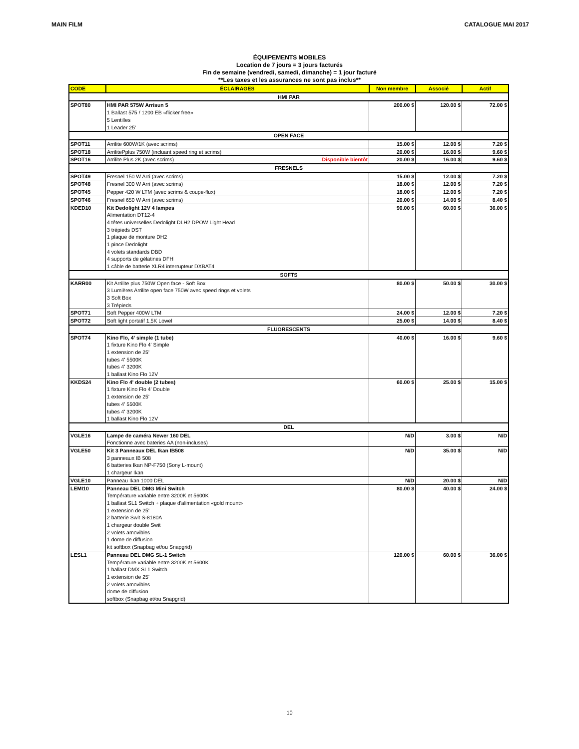MAIN FILM CATALOGUE MAI 2017
ÉQUIPEMENTS MOBILES
Location de 7 jours = 3 jours facturés
Fin de semaine (vendredi, samedi, dimanche) = 1 jour facturé
**Les taxes et les assurances ne sont pas inclus**
| CODE | ÉCLAIRAGES | Non membre | Associé | Actif |
| --- | --- | --- | --- | --- |
| HMI PAR | | | | |
| SPOT80 | HMI PAR 575W Arrisun 5 1 Ballast 575 / 1200 EB «flicker free» 5 Lentilles 1 Leader 25' | 200.00 $ | 120.00 $ | 72.00 $ |
| OPEN FACE | | | | |
| SPOT11 | Arrilite 600W/1K (avec scrims) | 15.00 $ | 12.00 $ | 7.20 $ |
| SPOT18 | ArrilitePplus 750W (incluant speed ring et scrims) | 20.00 $ | 16.00 $ | 9.60 $ |
| SPOT16 | Arrilite Plus 2K (avec scrims) Disponible bientôt | 20.00 $ | 16.00 $ | 9.60 $ |
| FRESNELS | | | | |
| SPOT49 | Fresnel 150 W Arri (avec scrims) | 15.00 $ | 12.00 $ | 7.20 $ |
| SPOT48 | Fresnel 300 W Arri (avec scrims) | 18.00 $ | 12.00 $ | 7.20 $ |
| SPOT45 | Pepper 420 W LTM (avec scrims & coupe-flux) | 18.00 $ | 12.00 $ | 7.20 $ |
| SPOT46 | Fresnel 650 W Arri (avec scrims) | 20.00 $ | 14.00 $ | 8.40 $ |
| KDED10 | Kit Dedolight 12V 4 lampes Alimentation DT12-4 4 têtes universelles Dedolight DLH2 DPOW Light Head 3 trépieds DST 1 plaque de monture DH2 1 pince Dedolight 4 volets standards DBD 4 supports de gélatines DFH 1 câble de batterie XLR4 interrupteur DXBAT4 | 90.00 $ | 60.00 $ | 36.00 $ |
| SOFTS | | | | |
| KARR00 | Kit Arrilite plus 750W Open face - Soft Box 3 Lumières Arrilite open face 750W avec speed rings et volets 3 Soft Box 3 Trépieds | 80.00 $ | 50.00 $ | 30.00 $ |
| SPOT71 | Soft Pepper 400W LTM | 24.00 $ | 12.00 $ | 7.20 $ |
| SPOT72 | Soft light portatif 1,5K Lowel | 25.00 $ | 14.00 $ | 8.40 $ |
| FLUORESCENTS | | | | |
| SPOT74 | Kino Flo, 4' simple (1 tube) 1 fixture Kino Flo 4' Simple 1 extension de 25' tubes 4' 5500K tubes 4' 3200K 1 ballast Kino Flo 12V | 40.00 $ | 16.00 $ | 9.60 $ |
| KKDS24 | Kino Flo 4' double (2 tubes) 1 fixture Kino Flo 4' Double 1 extension de 25' tubes 4' 5500K tubes 4' 3200K 1 ballast Kino Flo 12V | 60.00 $ | 25.00 $ | 15.00 $ |
| DEL | | | | |
| VGLE16 | Lampe de caméra Newer 160 DEL Fonctionne avec bateries AA (non-incluses) | N/D | 3.00 $ | N/D |
| VGLE50 | Kit 3 Panneaux DEL Ikan IB508 3 panneaux IB 508 6 batteries Ikan NP-F750 (Sony L-mount) 1 chargeur Ikan | N/D | 35.00 $ | N/D |
| VGLE10 | Panneau Ikan 1000 DEL | N/D | 20.00 $ | N/D |
| LEMI10 | Panneau DEL DMG Mini Switch Température variable entre 3200K et 5600K 1 ballast SL1 Switch + plaque d'alimentation «gold mount» 1 extension de 25' 2 batterie Swit S-8180A 1 chargeur double Swit 2 volets amovibles 1 dome de diffusion kit softbox (Snapbag et/ou Snapgrid) | 80.00 $ | 40.00 $ | 24.00 $ |
| LESL1 | Panneau DEL DMG SL-1 Switch Température variable entre 3200K et 5600K 1 ballast DMX SL1 Switch 1 extension de 25' 2 volets amovibles dome de diffusion softbox (Snapbag et/ou Snapgrid) | 120.00 $ | 60.00 $ | 36.00 $ |
10